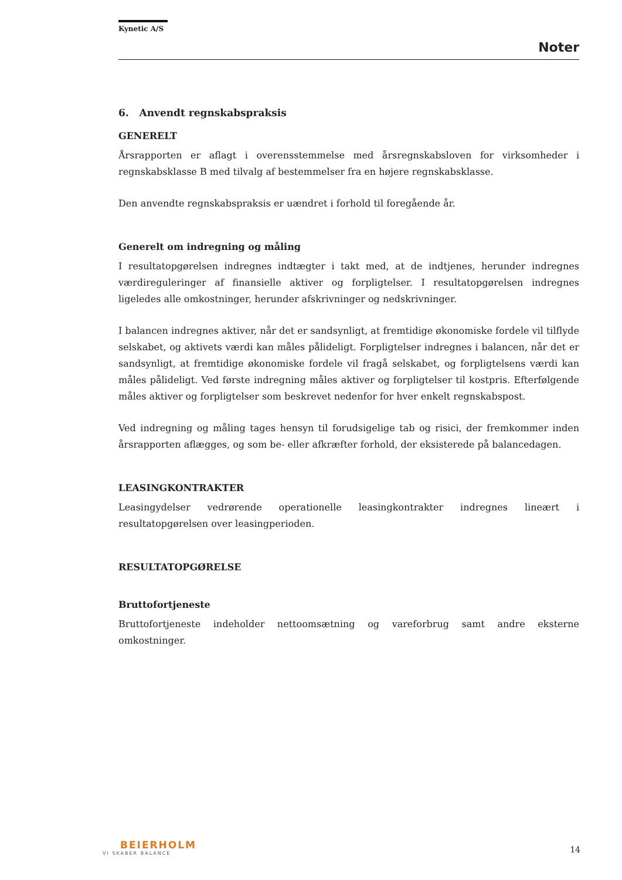Kynetic A/S
Noter
6. Anvendt regnskabspraksis
GENERELT
Årsrapporten er aflagt i overensstemmelse med årsregnskabsloven for virksomheder i regnskabsklasse B med tilvalg af bestemmelser fra en højere regnskabsklasse.
Den anvendte regnskabspraksis er uændret i forhold til foregående år.
Generelt om indregning og måling
I resultatopgørelsen indregnes indtægter i takt med, at de indtjenes, herunder indregnes værdireguleringer af finansielle aktiver og forpligtelser. I resultatopgørelsen indregnes ligeledes alle omkostninger, herunder afskrivninger og nedskrivninger.
I balancen indregnes aktiver, når det er sandsynligt, at fremtidige økonomiske fordele vil tilflyde selskabet, og aktivets værdi kan måles pålideligt. Forpligtelser indregnes i balancen, når det er sandsynligt, at fremtidige økonomiske fordele vil fragå selskabet, og forpligtelsens værdi kan måles pålideligt. Ved første indregning måles aktiver og forpligtelser til kostpris. Efterfølgende måles aktiver og forpligtelser som beskrevet nedenfor for hver enkelt regnskabspost.
Ved indregning og måling tages hensyn til forudsigelige tab og risici, der fremkommer inden årsrapporten aflægges, og som be- eller afkræfter forhold, der eksisterede på balancedagen.
LEASINGKONTRAKTER
Leasingydelser vedrørende operationelle leasingkontrakter indregnes lineært i resultatopgørelsen over leasingperioden.
RESULTATOPGØRELSE
Bruttofortjeneste
Bruttofortjeneste indeholder nettoomsætning og vareforbrug samt andre eksterne omkostninger.
BEIERHOLM
VI SKABER BALANCE
14